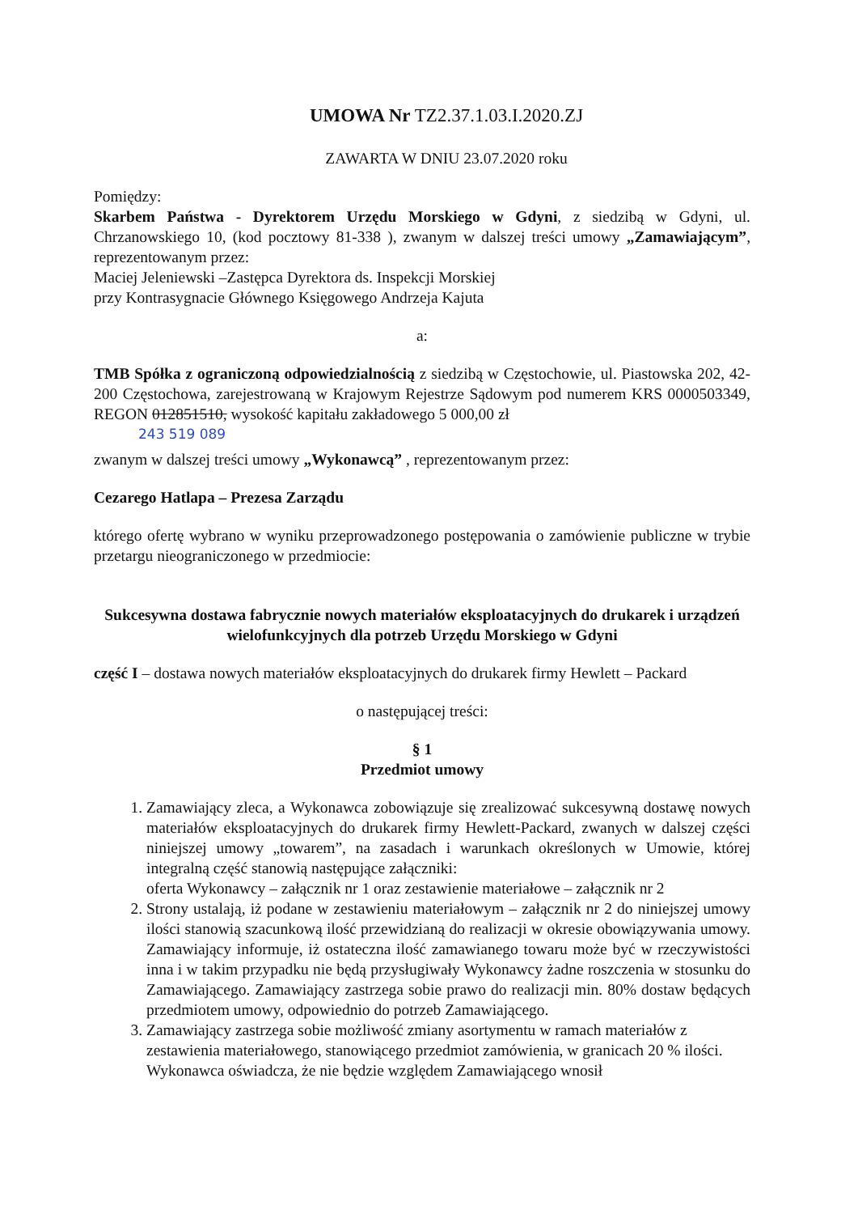UMOWA Nr TZ2.37.1.03.I.2020.ZJ
ZAWARTA W DNIU 23.07.2020 roku
Pomiędzy:
Skarbem Państwa - Dyrektorem Urzędu Morskiego w Gdyni, z siedzibą w Gdyni, ul. Chrzanowskiego 10, (kod pocztowy 81-338 ), zwanym w dalszej treści umowy „Zamawiającym”, reprezentowanym przez:
Maciej Jeleniewski –Zastępca Dyrektora ds. Inspekcji Morskiej
przy Kontrasygnacie Głównego Księgowego Andrzeja Kajuta
a:
TMB Spółka z ograniczoną odpowiedzialnością z siedzibą w Częstochowie, ul. Piastowska 202, 42-200 Częstochowa, zarejestrowaną w Krajowym Rejestrze Sądowym pod numerem KRS 0000503349, REGON 012851510, wysokość kapitału zakładowego 5 000,00 zł
243 519 089
zwanym w dalszej treści umowy „Wykonawcą” , reprezentowanym przez:
Cezarego Hatlapa – Prezesa Zarządu
którego ofertę wybrano w wyniku przeprowadzonego postępowania o zamówienie publiczne w trybie przetargu nieograniczonego w przedmiocie:
Sukcesywna dostawa fabrycznie nowych materiałów eksploatacyjnych do drukarek i urządzeń wielofunkcyjnych dla potrzeb Urzędu Morskiego w Gdyni
część I – dostawa nowych materiałów eksploatacyjnych do drukarek firmy Hewlett – Packard
o następującej treści:
§ 1
Przedmiot umowy
1. Zamawiający zleca, a Wykonawca zobowiązuje się zrealizować sukcesywną dostawę nowych materiałów eksploatacyjnych do drukarek firmy Hewlett-Packard, zwanych w dalszej części niniejszej umowy „towarem”, na zasadach i warunkach określonych w Umowie, której integralną część stanowią następujące załączniki:
oferta Wykonawcy – załącznik nr 1 oraz zestawienie materiałowe – załącznik nr 2
2. Strony ustalają, iż podane w zestawieniu materiałowym – załącznik nr 2 do niniejszej umowy ilości stanowią szacunkową ilość przewidzianą do realizacji w okresie obowiązywania umowy. Zamawiający informuje, iż ostateczna ilość zamawianego towaru może być w rzeczywistości inna i w takim przypadku nie będą przysługiwały Wykonawcy żadne roszczenia w stosunku do Zamawiającego. Zamawiający zastrzega sobie prawo do realizacji min. 80% dostaw będących przedmiotem umowy, odpowiednio do potrzeb Zamawiającego.
3. Zamawiający zastrzega sobie możliwość zmiany asortymentu w ramach materiałów z zestawienia materiałowego, stanowiącego przedmiot zamówienia, w granicach 20 % ilości. Wykonawca oświadcza, że nie będzie względem Zamawiającego wnosił